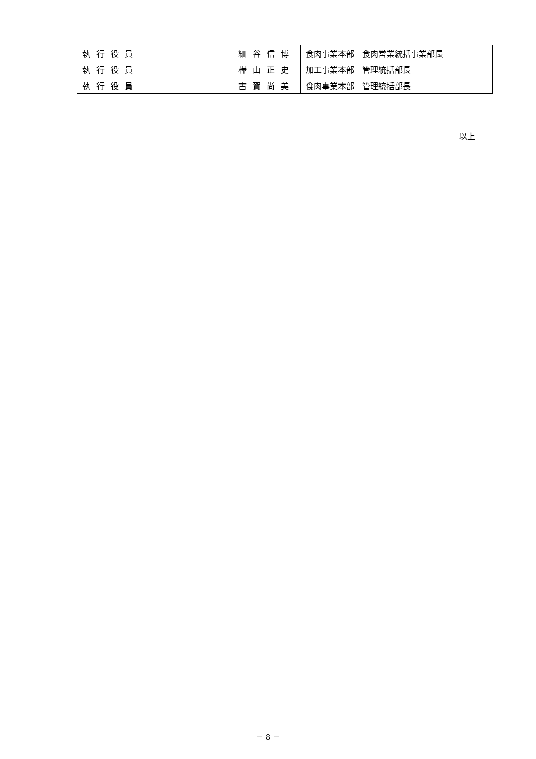| 執行役員 | 細谷信博 | 食肉事業本部 食肉営業統括事業部長 |
| 執行役員 | 樺山正史 | 加工事業本部 管理統括部長 |
| 執行役員 | 古賀尚美 | 食肉事業本部 管理統括部長 |
以上
－ 8 －